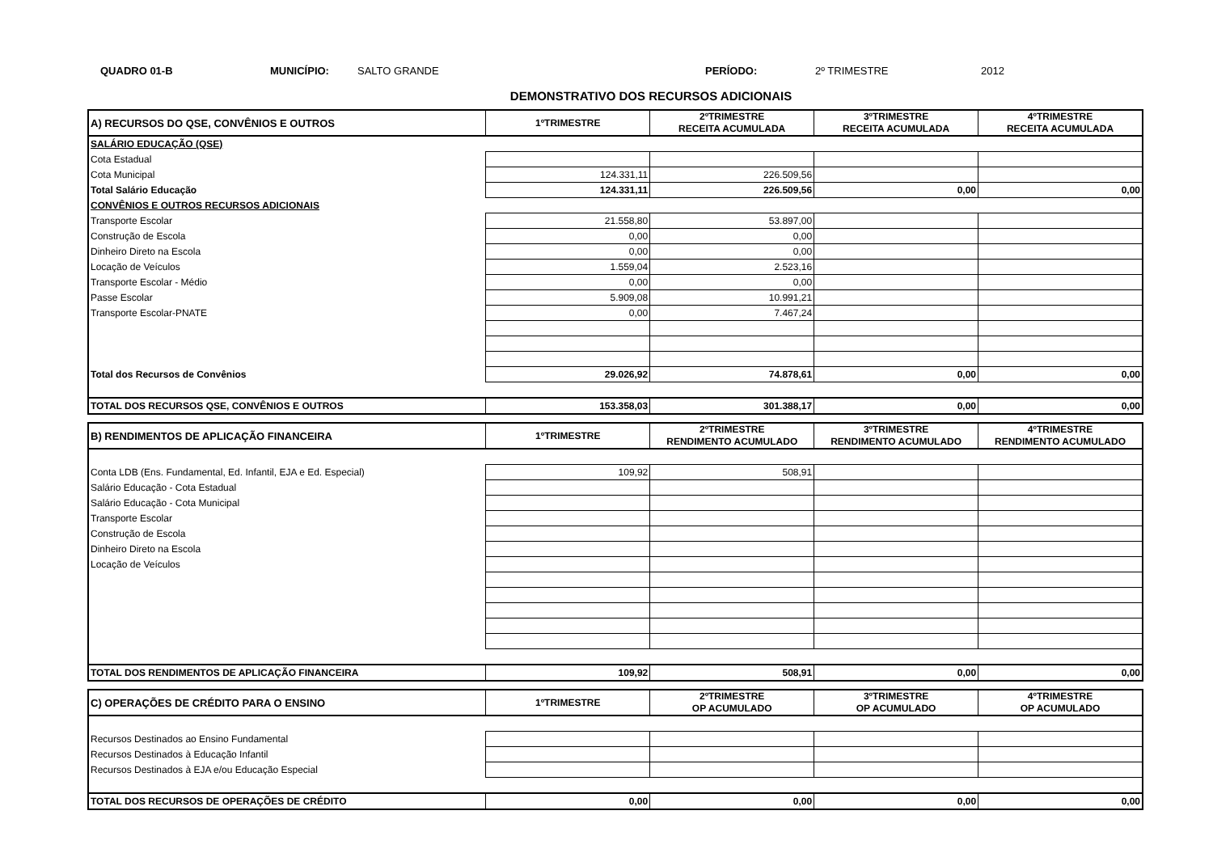QUADRO 01-B MUNICÍPIO: SALTO GRANDE PERÍODO: 2º TRIMESTRE 2012
DEMONSTRATIVO DOS RECURSOS ADICIONAIS
| A) RECURSOS DO QSE, CONVÊNIOS E OUTROS | 1ºTRIMESTRE | 2ºTRIMESTRE RECEITA ACUMULADA | 3ºTRIMESTRE RECEITA ACUMULADA | 4ºTRIMESTRE RECEITA ACUMULADA |
| --- | --- | --- | --- | --- |
| SALÁRIO EDUCAÇÃO (QSE) | | | | |
| Cota Estadual | | | | |
| Cota Municipal | 124.331,11 | 226.509,56 | | |
| Total Salário Educação | 124.331,11 | 226.509,56 | 0,00 | 0,00 |
| CONVÊNIOS E OUTROS RECURSOS ADICIONAIS | | | | |
| Transporte Escolar | 21.558,80 | 53.897,00 | | |
| Construção de Escola | 0,00 | 0,00 | | |
| Dinheiro Direto na Escola | 0,00 | 0,00 | | |
| Locação de Veículos | 1.559,04 | 2.523,16 | | |
| Transporte Escolar - Médio | 0,00 | 0,00 | | |
| Passe Escolar | 5.909,08 | 10.991,21 | | |
| Transporte Escolar-PNATE | 0,00 | 7.467,24 | | |
| Total dos Recursos de Convênios | 29.026,92 | 74.878,61 | 0,00 | 0,00 |
| TOTAL DOS RECURSOS QSE, CONVÊNIOS E OUTROS | 153.358,03 | 301.388,17 | 0,00 | 0,00 |
| B) RENDIMENTOS DE APLICAÇÃO FINANCEIRA | 1ºTRIMESTRE | 2ºTRIMESTRE RENDIMENTO ACUMULADO | 3ºTRIMESTRE RENDIMENTO ACUMULADO | 4ºTRIMESTRE RENDIMENTO ACUMULADO |
| --- | --- | --- | --- | --- |
| Conta LDB (Ens. Fundamental, Ed. Infantil, EJA e Ed. Especial) | 109,92 | 508,91 | | |
| Salário Educação - Cota Estadual | | | | |
| Salário Educação - Cota Municipal | | | | |
| Transporte Escolar | | | | |
| Construção de Escola | | | | |
| Dinheiro Direto na Escola | | | | |
| Locação de Veículos | | | | |
| TOTAL DOS RENDIMENTOS DE APLICAÇÃO FINANCEIRA | 109,92 | 508,91 | 0,00 | 0,00 |
| C) OPERAÇÕES DE CRÉDITO PARA O ENSINO | 1ºTRIMESTRE | 2ºTRIMESTRE OP ACUMULADO | 3ºTRIMESTRE OP ACUMULADO | 4ºTRIMESTRE OP ACUMULADO |
| --- | --- | --- | --- | --- |
| Recursos Destinados ao Ensino Fundamental | | | | |
| Recursos Destinados à Educação Infantil | | | | |
| Recursos Destinados à EJA e/ou Educação Especial | | | | |
| TOTAL DOS RECURSOS DE OPERAÇÕES DE CRÉDITO | 0,00 | 0,00 | 0,00 | 0,00 |